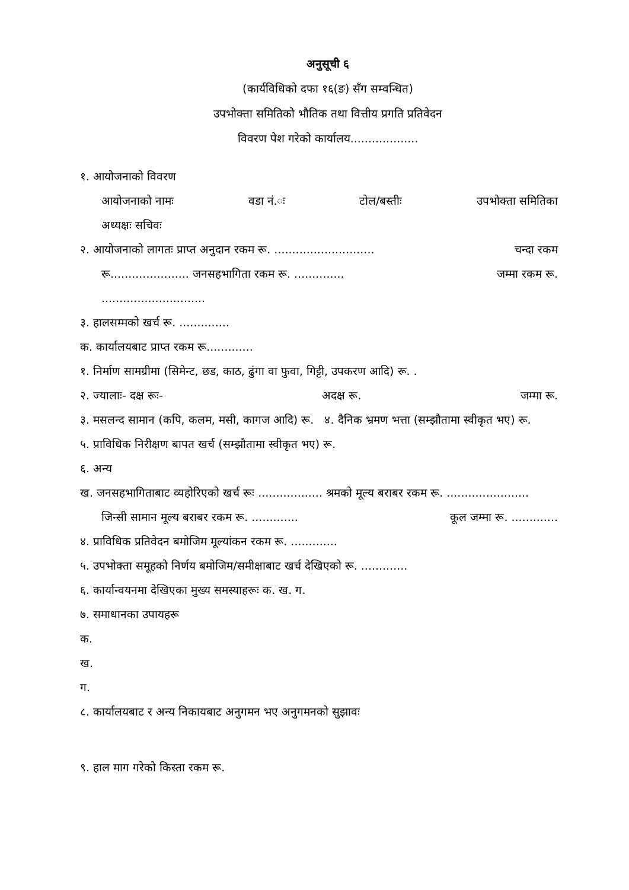अनुसूची ६
(कार्यविधिको दफा १६(ङ) सँग सम्वन्धित)
उपभोक्ता समितिको भौतिक तथा वित्तीय प्रगति प्रतिवेदन
विवरण पेश गरेको कार्यालय...................
१. आयोजनाको विवरण
आयोजनाको नामः वडा नं.ः टोल/बस्तीः उपभोक्ता समितिका
अध्यक्षः सचिवः
२. आयोजनाको लागतः प्राप्त अनुदान रकम रू. ............................ चन्दा रकम
रू...................... जनसहभागिता रकम रू. .............. जम्मा रकम रू.
.............................
३. हालसम्मको खर्च रू. ..............
क. कार्यालयबाट प्राप्त रकम रू.............
१. निर्माण सामग्रीमा (सिमेन्ट, छड, काठ, ढुंगा वा फुवा, गिट्टी, उपकरण आदि) रू. .
२. ज्यालाः- दक्ष रूः- अदक्ष रू. जम्मा रू.
३. मसलन्द सामान (कपि, कलम, मसी, कागज आदि) रू. ४. दैनिक भ्रमण भत्ता (सम्झौतामा स्वीकृत भए) रू.
५. प्राविधिक निरीक्षण बापत खर्च (सम्झौतामा स्वीकृत भए) रू.
६. अन्य
ख. जनसहभागिताबाट व्यहोरिएको खर्च रूः .................. श्रमको मूल्य बराबर रकम रू. .......................
जिन्सी सामान मूल्य बराबर रकम रू. ............. कूल जम्मा रू. .............
४. प्राविधिक प्रतिवेदन बमोजिम मूल्यांकन रकम रू. .............
५. उपभोक्ता समूहको निर्णय बमोजिम/समीक्षाबाट खर्च देखिएको रू. .............
६. कार्यान्वयनमा देखिएका मुख्य समस्याहरूः क. ख. ग.
७. समाधानका उपायहरू
क.
ख.
ग.
८. कार्यालयबाट र अन्य निकायबाट अनुगमन भए अनुगमनको सुझावः
९. हाल माग गरेको किस्ता रकम रू.